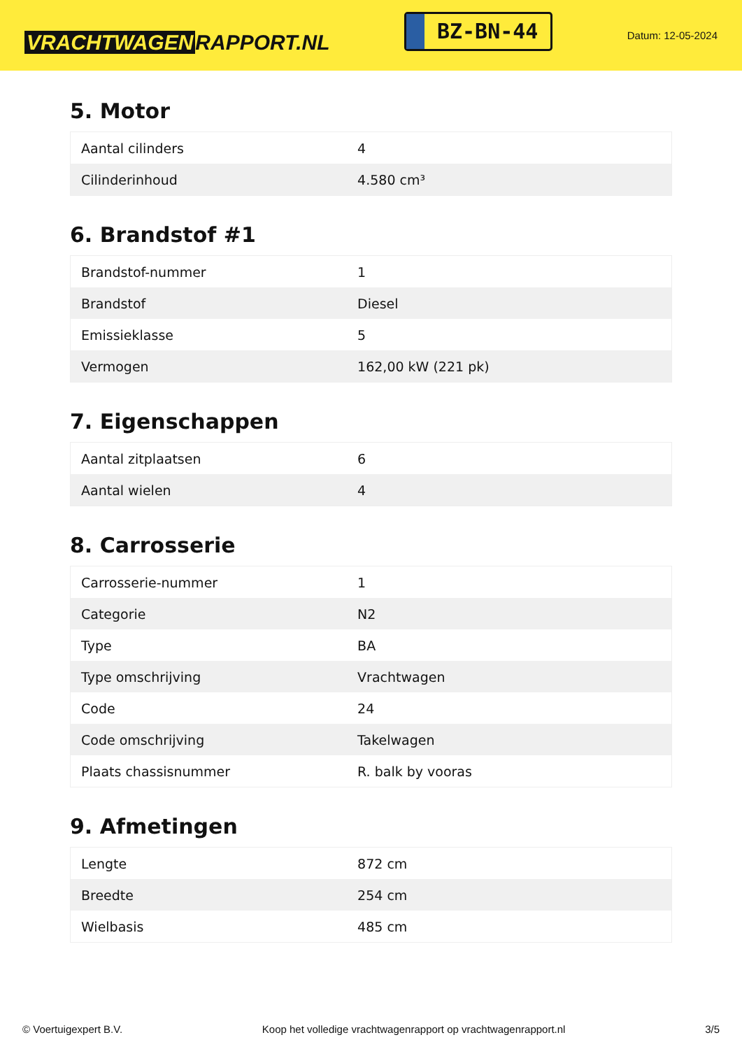VRACHTWAGEN RAPPORT.NL
BZ-BN-44
Datum: 12-05-2024
5. Motor
| Aantal cilinders | 4 |
| Cilinderinhoud | 4.580 cm³ |
6. Brandstof #1
| Brandstof-nummer | 1 |
| Brandstof | Diesel |
| Emissieklasse | 5 |
| Vermogen | 162,00 kW (221 pk) |
7. Eigenschappen
| Aantal zitplaatsen | 6 |
| Aantal wielen | 4 |
8. Carrosserie
| Carrosserie-nummer | 1 |
| Categorie | N2 |
| Type | BA |
| Type omschrijving | Vrachtwagen |
| Code | 24 |
| Code omschrijving | Takelwagen |
| Plaats chassisnummer | R. balk by vooras |
9. Afmetingen
| Lengte | 872 cm |
| Breedte | 254 cm |
| Wielbasis | 485 cm |
© Voertuigexpert B.V. Koop het volledige vrachtwagenrapport op vrachtwagenrapport.nl 3/5